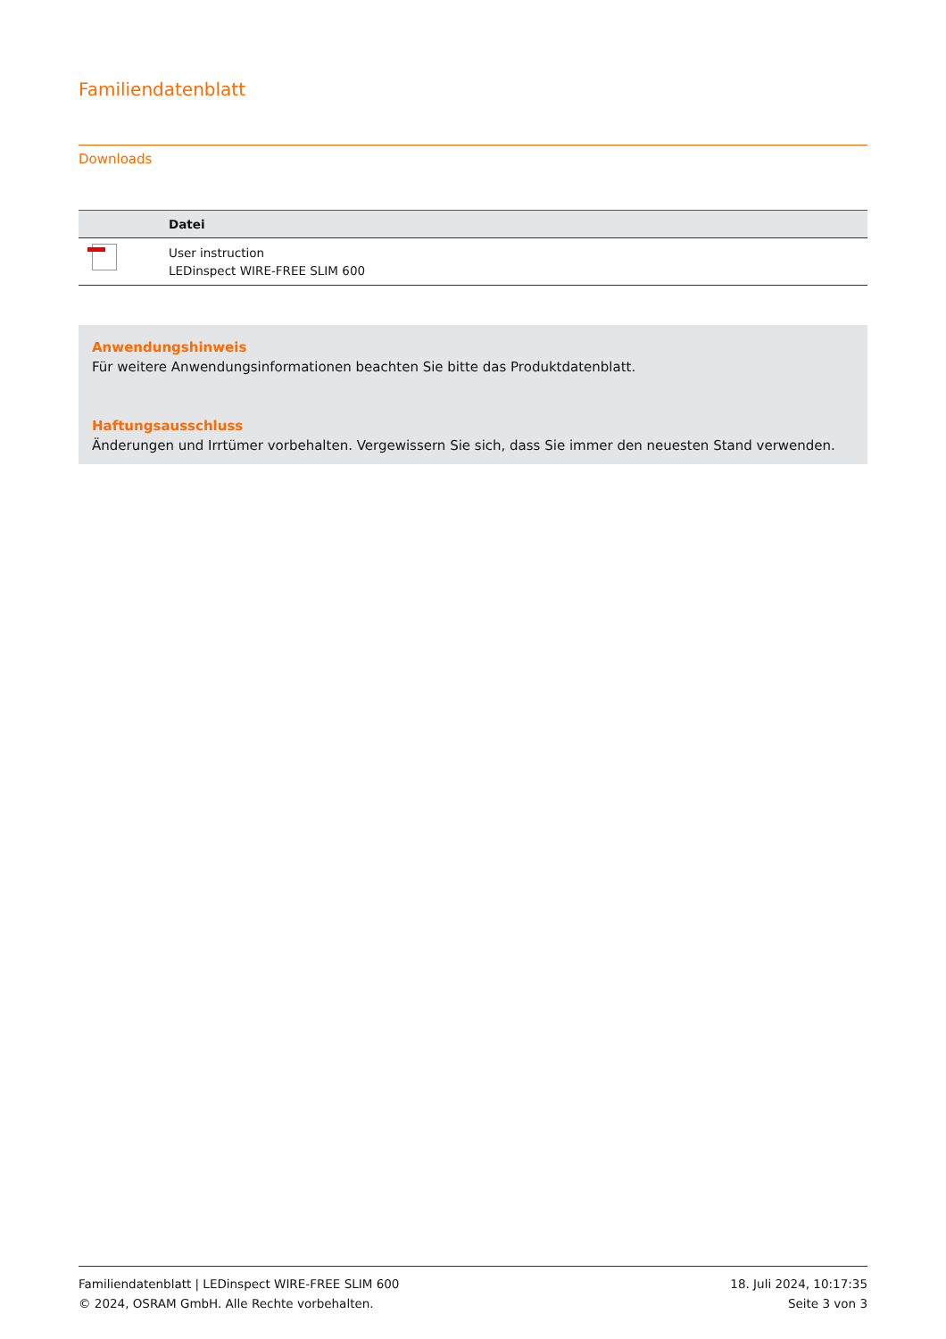Familiendatenblatt
Downloads
| | Datei |
| --- | --- |
| | User instruction LEDinspect WIRE-FREE SLIM 600 |
Anwendungshinweis
Für weitere Anwendungsinformationen beachten Sie bitte das Produktdatenblatt.
Haftungsausschluss
Änderungen und Irrtümer vorbehalten. Vergewissern Sie sich, dass Sie immer den neuesten Stand verwenden.
Familiendatenblatt | LEDinspect WIRE-FREE SLIM 600
© 2024, OSRAM GmbH. Alle Rechte vorbehalten.
18. Juli 2024, 10:17:35
Seite 3 von 3